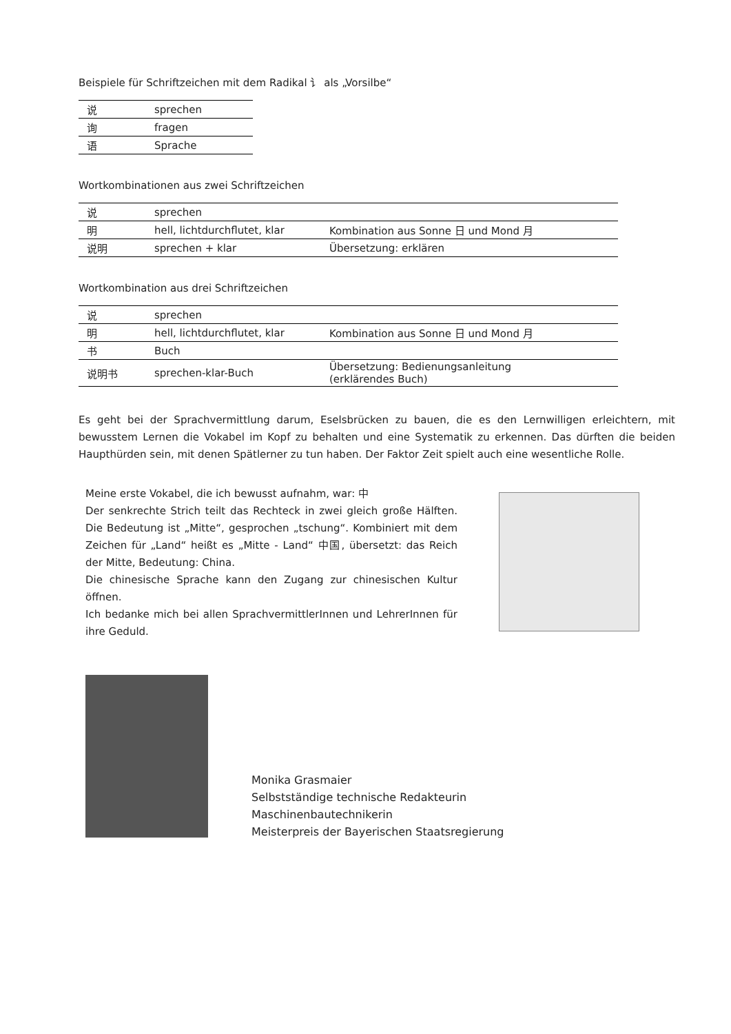Beispiele für Schriftzeichen mit dem Radikal 讠 als „Vorsilbe“
| 说 | sprechen |
| 询 | fragen |
| 语 | Sprache |
Wortkombinationen aus zwei Schriftzeichen
| 说 | sprechen | |
| 明 | hell, lichtdurchflutet, klar | Kombination aus Sonne 日 und Mond 月 |
| 说明 | sprechen + klar | Übersetzung: erklären |
Wortkombination aus drei Schriftzeichen
| 说 | sprechen | |
| 明 | hell, lichtdurchflutet, klar | Kombination aus Sonne 日 und Mond 月 |
| 书 | Buch | |
| 说明书 | sprechen-klar-Buch | Übersetzung: Bedienungsanleitung (erklärendes Buch) |
Es geht bei der Sprachvermittlung darum, Eselsbrücken zu bauen, die es den Lernwilligen erleichtern, mit bewusstem Lernen die Vokabel im Kopf zu behalten und eine Systematik zu erkennen. Das dürften die beiden Haupthürden sein, mit denen Spätlerner zu tun haben. Der Faktor Zeit spielt auch eine wesentliche Rolle.
Meine erste Vokabel, die ich bewusst aufnahm, war: 中
Der senkrechte Strich teilt das Rechteck in zwei gleich große Hälften. Die Bedeutung ist „Mitte“, gesprochen „tschung“. Kombiniert mit dem Zeichen für „Land“ heißt es „Mitte - Land“ 中国, übersetzt: das Reich der Mitte, Bedeutung: China.
Die chinesische Sprache kann den Zugang zur chinesischen Kultur öffnen.
Ich bedanke mich bei allen SprachvermittlerInnen und LehrerInnen für ihre Geduld.
Monika Grasmaier
Selbstständige technische Redakteurin
Maschinenbautechnikerin
Meisterpreis der Bayerischen Staatsregierung